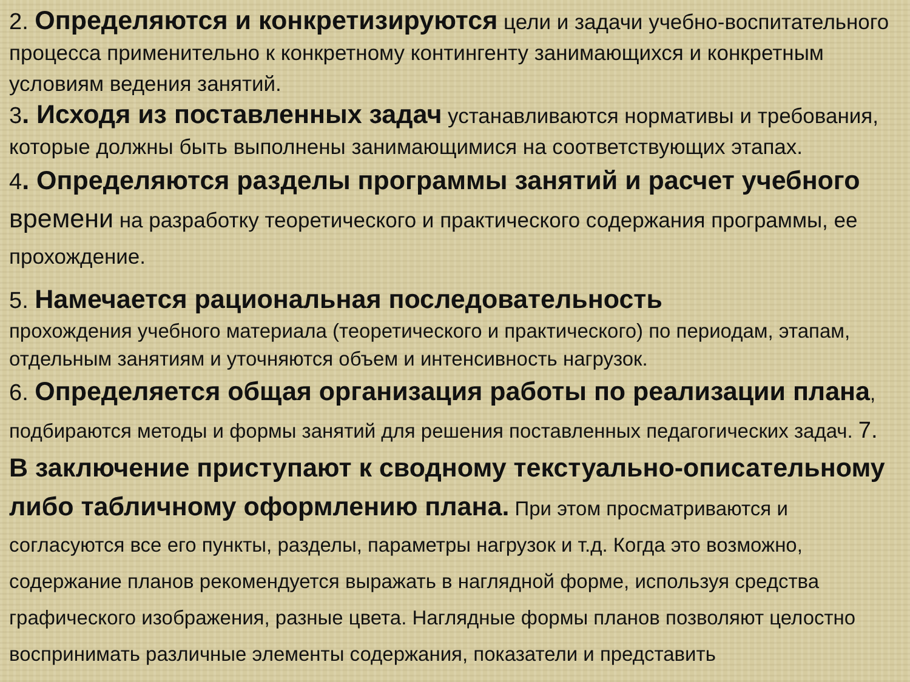2. Определяются и конкретизируются цели и задачи учебно-воспитательного процесса применительно к конкретному контингенту занимающихся и конкретным условиям ведения занятий.
3. Исходя из поставленных задач устанавливаются нормативы и требования, которые должны быть выполнены занимающимися на соответствующих этапах.
4. Определяются разделы программы занятий и расчет учебного времени на разработку теоретического и практического содержания программы, ее прохождение.
5. Намечается рациональная последовательность
прохождения учебного материала (теоретического и практического) по периодам, этапам, отдельным занятиям и уточняются объем и интенсивность нагрузок.
6. Определяется общая организация работы по реализации плана, подбираются методы и формы занятий для решения поставленных педагогических задач. 7. В заключение приступают к сводному текстуально-описательному либо табличному оформлению плана. При этом просматриваются и согласуются все его пункты, разделы, параметры нагрузок и т.д. Когда это возможно, содержание планов рекомендуется выражать в наглядной форме, используя средства графического изображения, разные цвета. Наглядные формы планов позволяют целостно воспринимать различные элементы содержания, показатели и представить